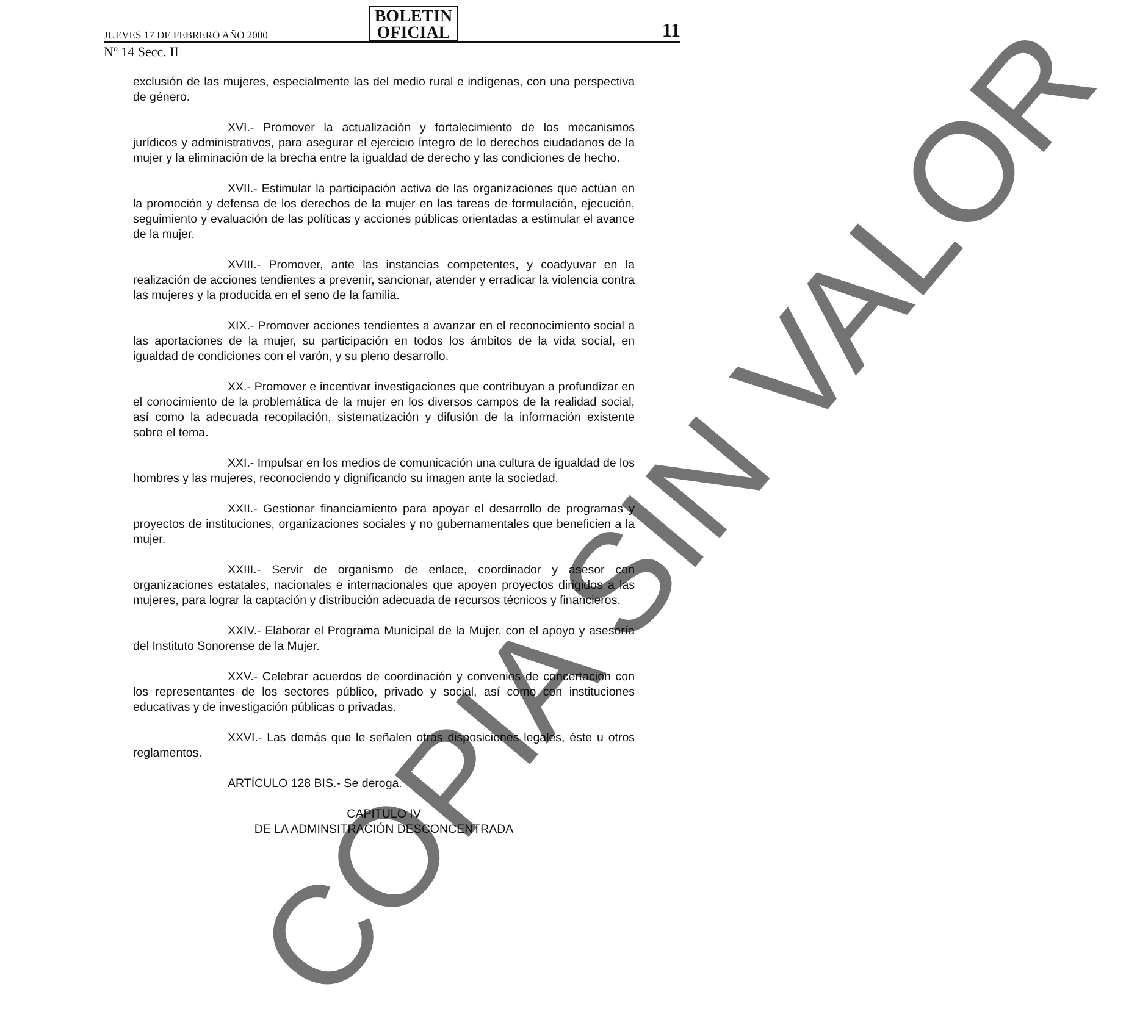JUEVES 17 DE FEBRERO AÑO 2000 BOLETIN
OFICIAL 11
Nº 14 Secc. II
exclusión de las mujeres, especialmente las del medio rural e indígenas, con una perspectiva de género.
XVI.- Promover la actualización y fortalecimiento de los mecanismos jurídicos y administrativos, para asegurar el ejercicio íntegro de lo derechos ciudadanos de la mujer y la eliminación de la brecha entre la igualdad de derecho y las condiciones de hecho.
XVII.- Estimular la participación activa de las organizaciones que actúan en la promoción y defensa de los derechos de la mujer en las tareas de formulación, ejecución, seguimiento y evaluación de las políticas y acciones públicas orientadas a estimular el avance de la mujer.
XVIII.- Promover, ante las instancias competentes, y coadyuvar en la realización de acciones tendientes a prevenir, sancionar, atender y erradicar la violencia contra las mujeres y la producida en el seno de la familia.
XIX.- Promover acciones tendientes a avanzar en el reconocimiento social a las aportaciones de la mujer, su participación en todos los ámbitos de la vida social, en igualdad de condiciones con el varón, y su pleno desarrollo.
XX.- Promover e incentivar investigaciones que contribuyan a profundizar en el conocimiento de la problemática de la mujer en los diversos campos de la realidad social, así como la adecuada recopilación, sistematización y difusión de la información existente sobre el tema.
XXI.- Impulsar en los medios de comunicación una cultura de igualdad de los hombres y las mujeres, reconociendo y dignificando su imagen ante la sociedad.
XXII.- Gestionar financiamiento para apoyar el desarrollo de programas y proyectos de instituciones, organizaciones sociales y no gubernamentales que beneficien a la mujer.
XXIII.- Servir de organismo de enlace, coordinador y asesor con organizaciones estatales, nacionales e internacionales que apoyen proyectos dirigidos a las mujeres, para lograr la captación y distribución adecuada de recursos técnicos y financieros.
XXIV.- Elaborar el Programa Municipal de la Mujer, con el apoyo y asesoría del Instituto Sonorense de la Mujer.
XXV.- Celebrar acuerdos de coordinación y convenios de concertación con los representantes de los sectores público, privado y social, así como con instituciones educativas y de investigación públicas o privadas.
XXVI.- Las demás que le señalen otras disposiciones legales, éste u otros reglamentos.
ARTÍCULO 128 BIS.- Se deroga.
CAPITULO IV
DE LA ADMINSITRACIÓN DESCONCENTRADA
COPIA SIN VALOR